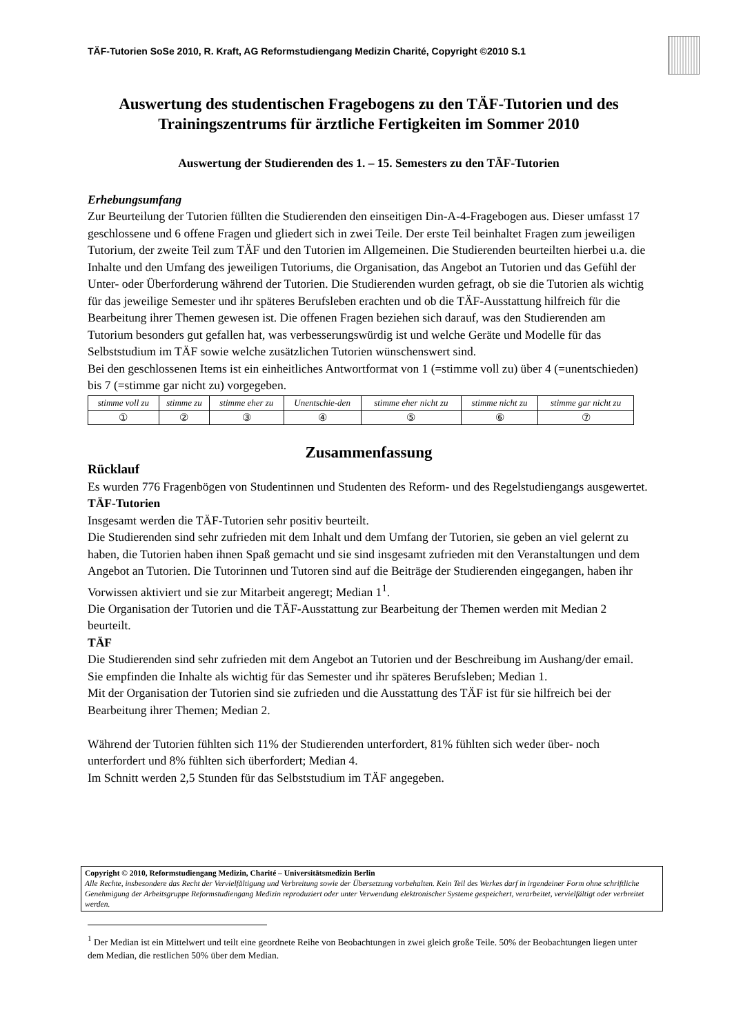TÄF-Tutorien SoSe 2010, R. Kraft, AG Reformstudiengang Medizin Charité, Copyright ©2010 S.1
Auswertung des studentischen Fragebogens zu den TÄF-Tutorien und des Trainingszentrums für ärztliche Fertigkeiten im Sommer 2010
Auswertung der Studierenden des 1. – 15. Semesters zu den TÄF-Tutorien
Erhebungsumfang
Zur Beurteilung der Tutorien füllten die Studierenden den einseitigen Din-A-4-Fragebogen aus. Dieser umfasst 17 geschlossene und 6 offene Fragen und gliedert sich in zwei Teile. Der erste Teil beinhaltet Fragen zum jeweiligen Tutorium, der zweite Teil zum TÄF und den Tutorien im Allgemeinen. Die Studierenden beurteilten hierbei u.a. die Inhalte und den Umfang des jeweiligen Tutoriums, die Organisation, das Angebot an Tutorien und das Gefühl der Unter- oder Überforderung während der Tutorien. Die Studierenden wurden gefragt, ob sie die Tutorien als wichtig für das jeweilige Semester und ihr späteres Berufsleben erachten und ob die TÄF-Ausstattung hilfreich für die Bearbeitung ihrer Themen gewesen ist. Die offenen Fragen beziehen sich darauf, was den Studierenden am Tutorium besonders gut gefallen hat, was verbesserungswürdig ist und welche Geräte und Modelle für das Selbststudium im TÄF sowie welche zusätzlichen Tutorien wünschenswert sind.
Bei den geschlossenen Items ist ein einheitliches Antwortformat von 1 (=stimme voll zu) über 4 (=unentschieden) bis 7 (=stimme gar nicht zu) vorgegeben.
| stimme voll zu | stimme zu | stimme eher zu | Unentschie-den | stimme eher nicht zu | stimme nicht zu | stimme gar nicht zu |
| ① | ② | ③ | ④ | ⑤ | ⑥ | ⑦ |
Zusammenfassung
Rücklauf
Es wurden 776 Fragenbögen von Studentinnen und Studenten des Reform- und des Regelstudiengangs ausgewertet.
TÄF-Tutorien
Insgesamt werden die TÄF-Tutorien sehr positiv beurteilt.
Die Studierenden sind sehr zufrieden mit dem Inhalt und dem Umfang der Tutorien, sie geben an viel gelernt zu haben, die Tutorien haben ihnen Spaß gemacht und sie sind insgesamt zufrieden mit den Veranstaltungen und dem Angebot an Tutorien. Die Tutorinnen und Tutoren sind auf die Beiträge der Studierenden eingegangen, haben ihr Vorwissen aktiviert und sie zur Mitarbeit angeregt; Median 1<sup>1</sup>.
Die Organisation der Tutorien und die TÄF-Ausstattung zur Bearbeitung der Themen werden mit Median 2 beurteilt.
TÄF
Die Studierenden sind sehr zufrieden mit dem Angebot an Tutorien und der Beschreibung im Aushang/der email. Sie empfinden die Inhalte als wichtig für das Semester und ihr späteres Berufsleben; Median 1.
Mit der Organisation der Tutorien sind sie zufrieden und die Ausstattung des TÄF ist für sie hilfreich bei der Bearbeitung ihrer Themen; Median 2.
Während der Tutorien fühlten sich 11% der Studierenden unterfordert, 81% fühlten sich weder über- noch unterfordert und 8% fühlten sich überfordert; Median 4.
Im Schnitt werden 2,5 Stunden für das Selbststudium im TÄF angegeben.
Copyright © 2010, Reformstudiengang Medizin, Charité – Universitätsmedizin Berlin
Alle Rechte, insbesondere das Recht der Vervielfältigung und Verbreitung sowie der Übersetzung vorbehalten. Kein Teil des Werkes darf in irgendeiner Form ohne schriftliche Genehmigung der Arbeitsgruppe Reformstudiengang Medizin reproduziert oder unter Verwendung elektronischer Systeme gespeichert, verarbeitet, vervielfältigt oder verbreitet werden.
<sup>1</sup> Der Median ist ein Mittelwert und teilt eine geordnete Reihe von Beobachtungen in zwei gleich große Teile. 50% der Beobachtungen liegen unter dem Median, die restlichen 50% über dem Median.